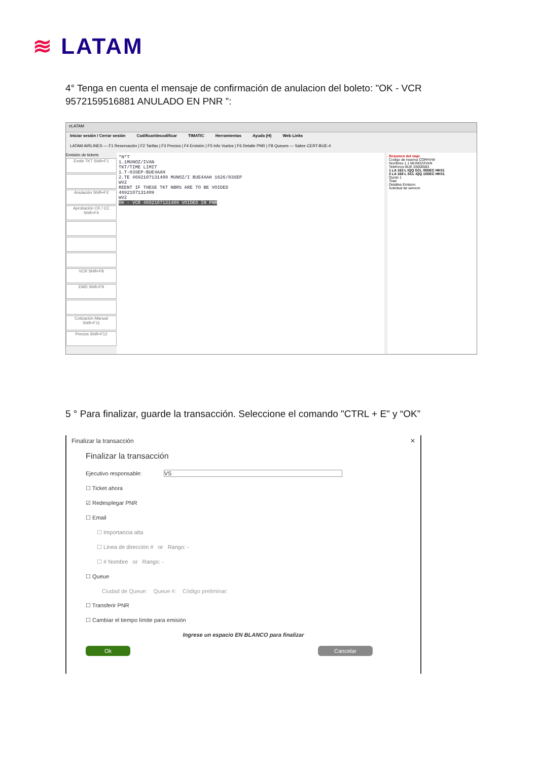≋ LATAM
4° Tenga en cuenta el mensaje de confirmación de anulacion del boleto: "OK - VCR 9572159516881 ANULADO EN PNR ”:
eLATAM
Iniciar sesión / Cerrar sesión Codificar/decodificar TIMATIC Herramientas Ayuda (H) Web Links
LATAM AIRLINES — F1 Reservación | F2 Tarifas | F3 Precios | F4 Emisión | F5 Info Vuelos | F6 Detalle PNR | F8 Queues — Sabre CERT-BUE-4
Emisión de tickets
Emitir TKT Shift+F1
Anulación Shift+F3
Aprobación CK / CC Shift+F4
VCR Shift+F8
EMD Shift+F9
Cotización Manual Shift+F11
Precios Shift+F12
*N*T
1.1MUNOZ/IVAN
TKT/TIME LIMIT
1.T-03SEP-BUE4AAH
2.TE 4692107131409 MUNOZ/I BUE4AAH 1626/03SEP
WV2
REENT IF THESE TKT NBRS ARE TO BE VOIDED
4692107131409
WV2
OK - VCR 4692107131409 VOIDED IN PNR
Resumen del viaje
Codigo de reserva CORHVW
Nombres 1.1 MUNOZ/IVAN
Telefonos BUE 55500583
1 LA 163 L IQQ SCL 05DEC HK01
2 LA 168 L SCL IQQ 10DEC HK01
Quote 1
Total
Detalles Emision
Solicitud de servicio
5 ° Para finalizar, guarde la transacción. Seleccione el comando "CTRL + E" y “OK”
Finalizar la transacción ✕
Finalizar la transacción
Ejecutivo responsable: VS
☐ Ticket ahora
☑ Redesplegar PNR
☐ Email
☐ Importancia alta
☐ Linea de dirección # or Rango: -
☐ # Nombre or Rango: -
☐ Queue
Ciudad de Queue: Queue #: Código preliminar:
☐ Transferir PNR
☐ Cambiar el tiempo límite para emisión
Ingrese un espacio EN BLANCO para finalizar
Ok Cancelar